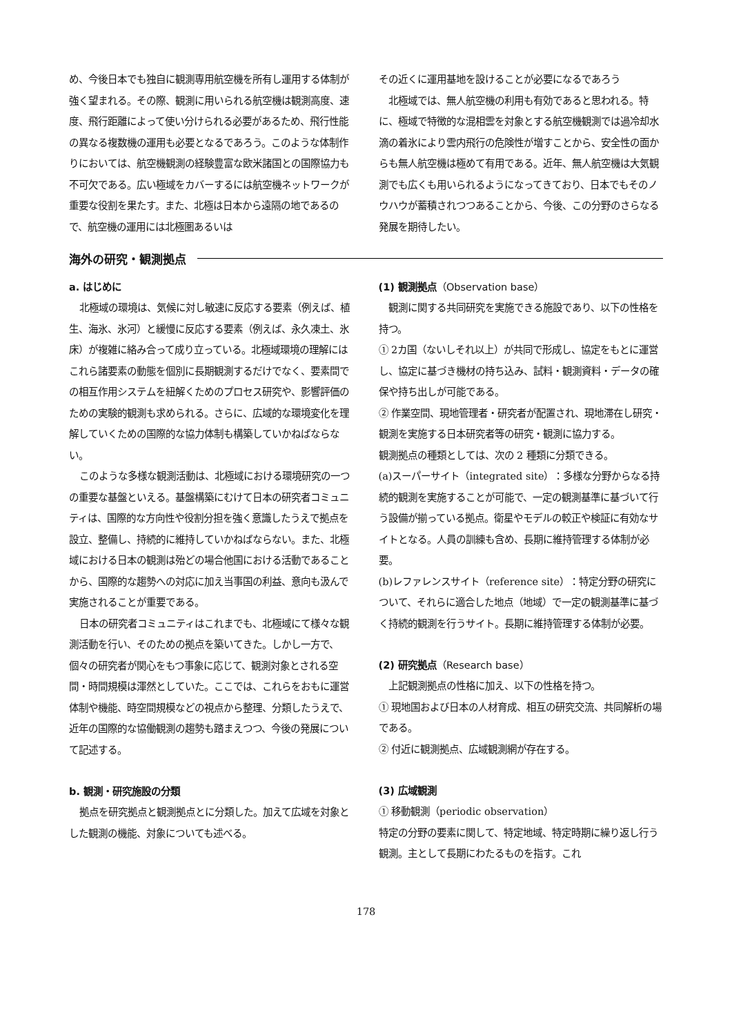め、今後日本でも独自に観測専用航空機を所有し運用する体制が強く望まれる。その際、観測に用いられる航空機は観測高度、速度、飛行距離によって使い分けられる必要があるため、飛行性能の異なる複数機の運用も必要となるであろう。このような体制作りにおいては、航空機観測の経験豊富な欧米諸国との国際協力も不可欠である。広い極域をカバーするには航空機ネットワークが重要な役割を果たす。また、北極は日本から遠隔の地であるので、航空機の運用には北極圏あるいは
その近くに運用基地を設けることが必要になるであろう
北極域では、無人航空機の利用も有効であると思われる。特に、極域で特徴的な混相雲を対象とする航空機観測では過冷却水滴の着氷により雲内飛行の危険性が増すことから、安全性の面からも無人航空機は極めて有用である。近年、無人航空機は大気観測でも広くも用いられるようになってきており、日本でもそのノウハウが蓄積されつつあることから、今後、この分野のさらなる発展を期待したい。
海外の研究・観測拠点
a. はじめに
北極域の環境は、気候に対し敏速に反応する要素（例えば、植生、海氷、氷河）と緩慢に反応する要素（例えば、永久凍土、氷床）が複雑に絡み合って成り立っている。北極域環境の理解にはこれら諸要素の動態を個別に長期観測するだけでなく、要素間での相互作用システムを紐解くためのプロセス研究や、影響評価のための実験的観測も求められる。さらに、広域的な環境変化を理解していくための国際的な協力体制も構築していかねばならない。
このような多様な観測活動は、北極域における環境研究の一つの重要な基盤といえる。基盤構築にむけて日本の研究者コミュニティは、国際的な方向性や役割分担を強く意識したうえで拠点を設立、整備し、持続的に維持していかねばならない。また、北極域における日本の観測は殆どの場合他国における活動であることから、国際的な趨勢への対応に加え当事国の利益、意向も汲んで実施されることが重要である。
日本の研究者コミュニティはこれまでも、北極域にて様々な観測活動を行い、そのための拠点を築いてきた。しかし一方で、個々の研究者が関心をもつ事象に応じて、観測対象とされる空間・時間規模は渾然としていた。ここでは、これらをおもに運営体制や機能、時空間規模などの視点から整理、分類したうえで、近年の国際的な協働観測の趨勢も踏まえつつ、今後の発展について記述する。
b. 観測・研究施設の分類
拠点を研究拠点と観測拠点とに分類した。加えて広域を対象とした観測の機能、対象についても述べる。
(1) 観測拠点（Observation base）
観測に関する共同研究を実施できる施設であり、以下の性格を持つ。
① 2カ国（ないしそれ以上）が共同で形成し、協定をもとに運営し、協定に基づき機材の持ち込み、試料・観測資料・データの確保や持ち出しが可能である。
② 作業空間、現地管理者・研究者が配置され、現地滞在し研究・観測を実施する日本研究者等の研究・観測に協力する。
観測拠点の種類としては、次の 2 種類に分類できる。
(a)スーパーサイト（integrated site）：多様な分野からなる持続的観測を実施することが可能で、一定の観測基準に基づいて行う設備が揃っている拠点。衛星やモデルの較正や検証に有効なサイトとなる。人員の訓練も含め、長期に維持管理する体制が必要。
(b)レファレンスサイト（reference site）：特定分野の研究について、それらに適合した地点（地域）で一定の観測基準に基づく持続的観測を行うサイト。長期に維持管理する体制が必要。
(2) 研究拠点（Research base）
上記観測拠点の性格に加え、以下の性格を持つ。
① 現地国および日本の人材育成、相互の研究交流、共同解析の場である。
② 付近に観測拠点、広域観測網が存在する。
(3) 広域観測
① 移動観測（periodic observation）
特定の分野の要素に関して、特定地域、特定時期に繰り返し行う観測。主として長期にわたるものを指す。これ
178